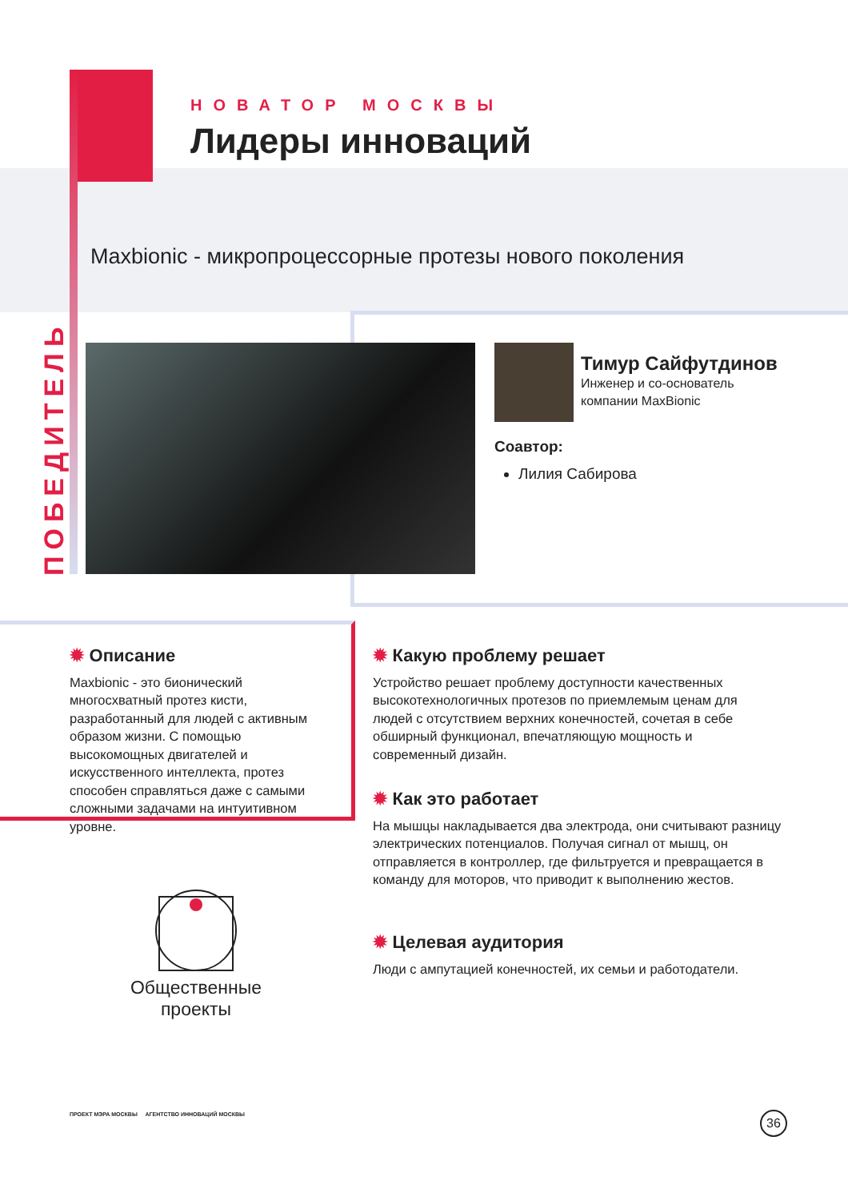НОВАТОР МОСКВЫ
Лидеры инноваций
Maxbionic - микропроцессорные протезы нового поколения
ПОБЕДИТЕЛЬ
Тимур Сайфутдинов
Инженер и со-основатель
компании MaxBionic
Соавтор:
Лилия Сабирова
✹ Описание
Maxbionic - это бионический многосхватный протез кисти, разработанный для людей с активным образом жизни. С помощью высокомощных двигателей и искусственного интеллекта, протез способен справляться даже с самыми сложными задачами на интуитивном уровне.
✹ Какую проблему решает
Устройство решает проблему доступности качественных высокотехнологичных протезов по приемлемым ценам для людей с отсутствием верхних конечностей, сочетая в себе обширный функционал, впечатляющую мощность и современный дизайн.
✹ Как это работает
На мышцы накладывается два электрода, они считывают разницу электрических потенциалов. Получая сигнал от мышц, он отправляется в контроллер, где фильтруется и превращается в команду для моторов, что приводит к выполнению жестов.
✹ Целевая аудитория
Люди с ампутацией конечностей, их семьи и работодатели.
Общественные проекты
ПРОЕКТ МЭРА МОСКВЫ АГЕНТСТВО ИННОВАЦИЙ МОСКВЫ
36